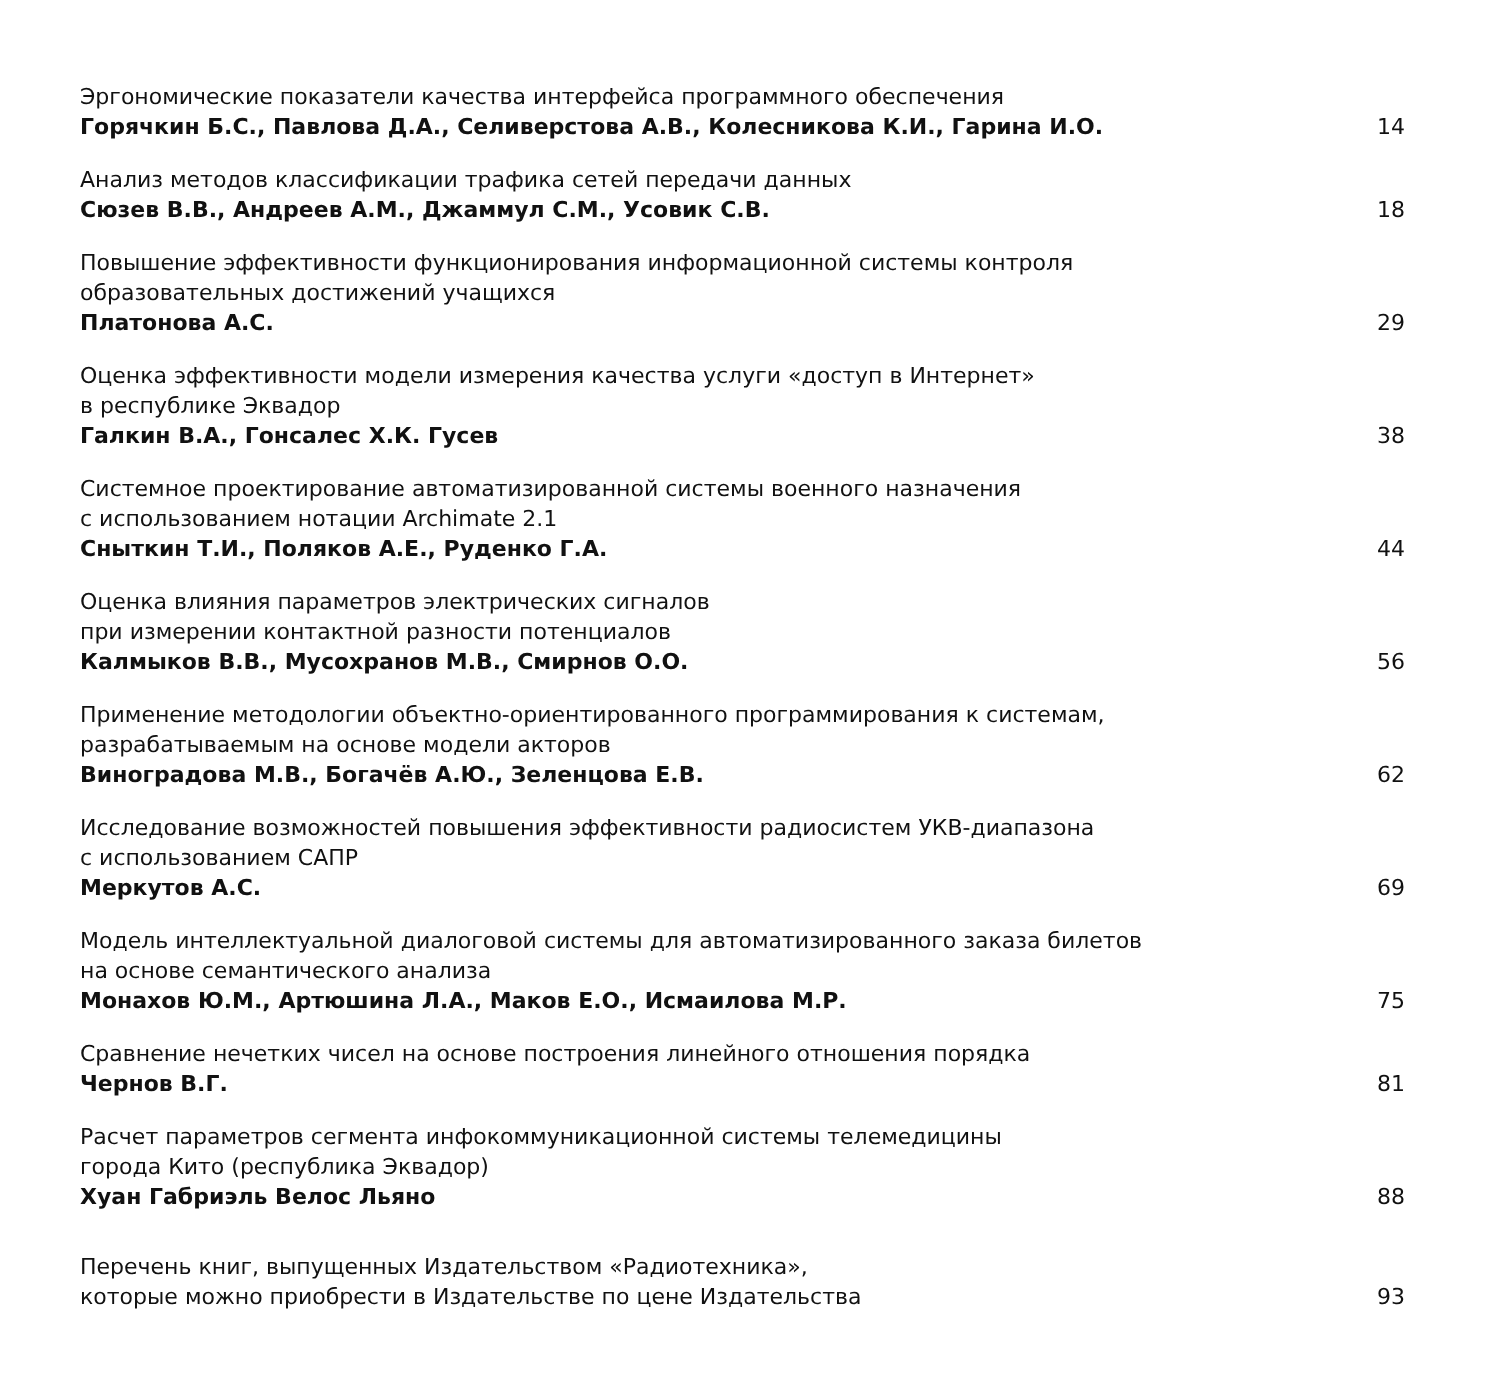Эргономические показатели качества интерфейса программного обеспечения
Горячкин Б.С., Павлова Д.А., Селиверстова А.В., Колесникова К.И., Гарина И.О.
14
Анализ методов классификации трафика сетей передачи данных
Сюзев В.В., Андреев А.М., Джаммул С.М., Усовик С.В.
18
Повышение эффективности функционирования информационной системы контроля
образовательных достижений учащихся
Платонова А.С.
29
Оценка эффективности модели измерения качества услуги «доступ в Интернет»
в республике Эквадор
Галкин В.А., Гонсалес Х.К. Гусев
38
Системное проектирование автоматизированной системы военного назначения
с использованием нотации Archimate 2.1
Сныткин Т.И., Поляков А.Е., Руденко Г.А.
44
Оценка влияния параметров электрических сигналов
при измерении контактной разности потенциалов
Калмыков В.В., Мусохранов М.В., Смирнов О.О.
56
Применение методологии объектно-ориентированного программирования к системам,
разрабатываемым на основе модели акторов
Виноградова М.В., Богачёв А.Ю., Зеленцова Е.В.
62
Исследование возможностей повышения эффективности радиосистем УКВ-диапазона
с использованием САПР
Меркутов А.С.
69
Модель интеллектуальной диалоговой системы для автоматизированного заказа билетов
на основе семантического анализа
Монахов Ю.М., Артюшина Л.А., Маков Е.О., Исмаилова М.Р.
75
Сравнение нечетких чисел на основе построения линейного отношения порядка
Чернов В.Г.
81
Расчет параметров сегмента инфокоммуникационной системы телемедицины
города Кито (республика Эквадор)
Хуан Габриэль Велос Льяно
88
Перечень книг, выпущенных Издательством «Радиотехника»,
которые можно приобрести в Издательстве по цене Издательства
93